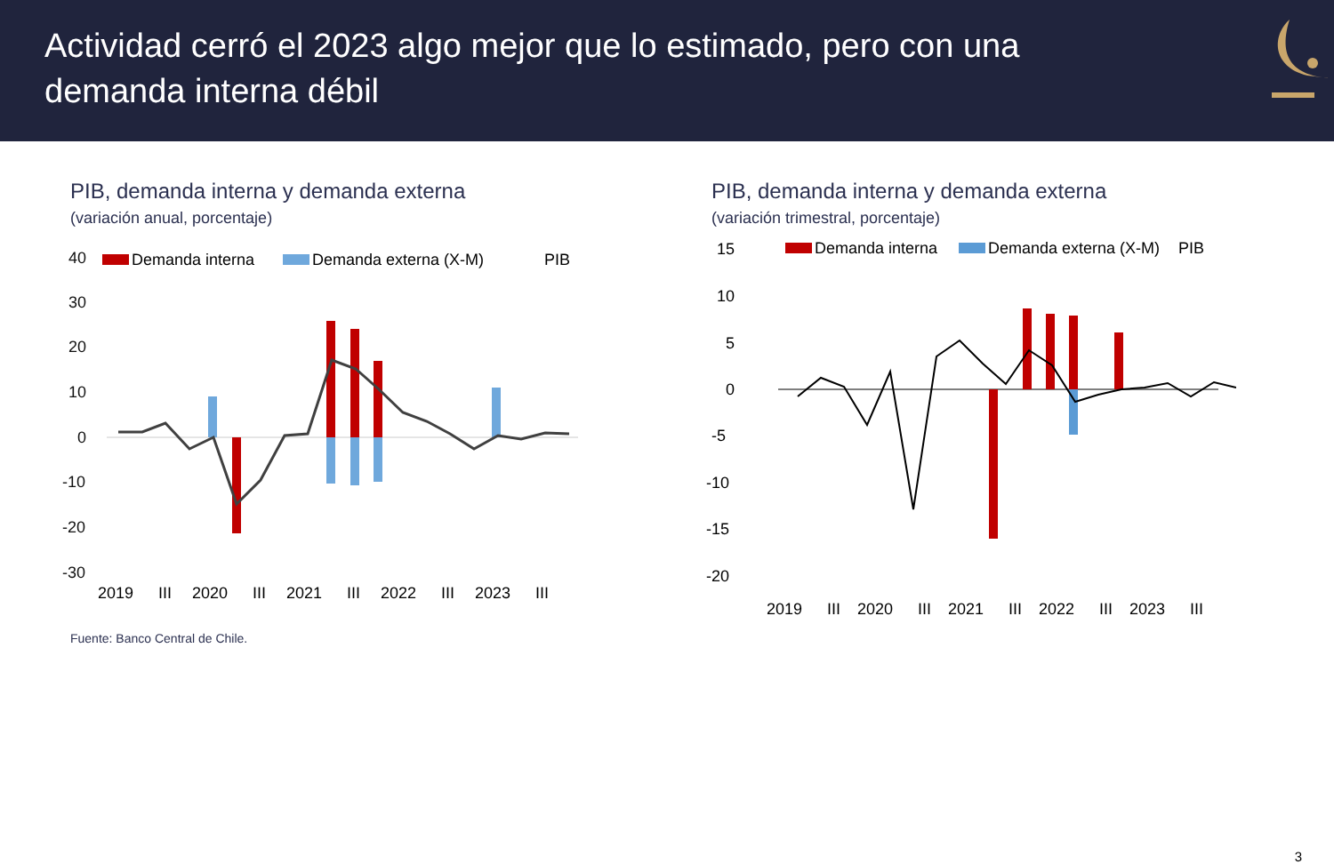Actividad cerró el 2023 algo mejor que lo estimado, pero con una
demanda interna débil
PIB, demanda interna y demanda externa
(variación anual, porcentaje)
40
30
20
10
0
-10
-20
-30
Demanda interna
Demanda externa (X-M)
PIB
2019
III
2020
III
2021
III
2022
III
2023
III
Fuente: Banco Central de Chile.
PIB, demanda interna y demanda externa
(variación trimestral, porcentaje)
15
10
5
0
-5
-10
-15
-20
Demanda interna
Demanda externa (X-M)
PIB
2019
III
2020
III
2021
III
2022
III
2023
III
3